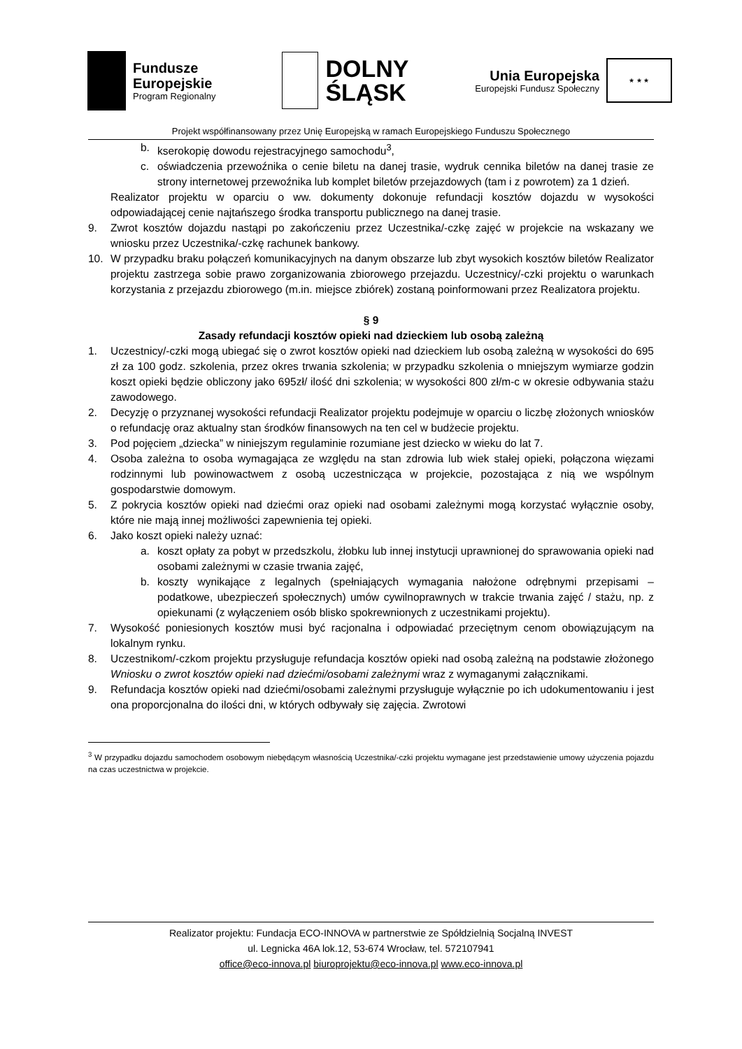Fundusze
Europejskie
Program Regionalny
DOLNY
ŚLĄSK
Unia Europejska
Europejski Fundusz Społeczny
★ ★ ★
Projekt współfinansowany przez Unię Europejską w ramach Europejskiego Funduszu Społecznego
b. kserokopię dowodu rejestracyjnego samochodu<sup>3</sup>,
c. oświadczenia przewoźnika o cenie biletu na danej trasie, wydruk cennika biletów na danej trasie ze strony internetowej przewoźnika lub komplet biletów przejazdowych (tam i z powrotem) za 1 dzień.
Realizator projektu w oparciu o ww. dokumenty dokonuje refundacji kosztów dojazdu w wysokości odpowiadającej cenie najtańszego środka transportu publicznego na danej trasie.
9. Zwrot kosztów dojazdu nastąpi po zakończeniu przez Uczestnika/-czkę zajęć w projekcie na wskazany we wniosku przez Uczestnika/-czkę rachunek bankowy.
10. W przypadku braku połączeń komunikacyjnych na danym obszarze lub zbyt wysokich kosztów biletów Realizator projektu zastrzega sobie prawo zorganizowania zbiorowego przejazdu. Uczestnicy/-czki projektu o warunkach korzystania z przejazdu zbiorowego (m.in. miejsce zbiórek) zostaną poinformowani przez Realizatora projektu.
§ 9
Zasady refundacji kosztów opieki nad dzieckiem lub osobą zależną
1. Uczestnicy/-czki mogą ubiegać się o zwrot kosztów opieki nad dzieckiem lub osobą zależną w wysokości do 695 zł za 100 godz. szkolenia, przez okres trwania szkolenia; w przypadku szkolenia o mniejszym wymiarze godzin koszt opieki będzie obliczony jako 695zł/ ilość dni szkolenia; w wysokości 800 zł/m-c w okresie odbywania stażu zawodowego.
2. Decyzję o przyznanej wysokości refundacji Realizator projektu podejmuje w oparciu o liczbę złożonych wniosków o refundację oraz aktualny stan środków finansowych na ten cel w budżecie projektu.
3. Pod pojęciem „dziecka” w niniejszym regulaminie rozumiane jest dziecko w wieku do lat 7.
4. Osoba zależna to osoba wymagająca ze względu na stan zdrowia lub wiek stałej opieki, połączona więzami rodzinnymi lub powinowactwem z osobą uczestnicząca w projekcie, pozostająca z nią we wspólnym gospodarstwie domowym.
5. Z pokrycia kosztów opieki nad dziećmi oraz opieki nad osobami zależnymi mogą korzystać wyłącznie osoby, które nie mają innej możliwości zapewnienia tej opieki.
6. Jako koszt opieki należy uznać:
a. koszt opłaty za pobyt w przedszkolu, żłobku lub innej instytucji uprawnionej do sprawowania opieki nad osobami zależnymi w czasie trwania zajęć,
b. koszty wynikające z legalnych (spełniających wymagania nałożone odrębnymi przepisami – podatkowe, ubezpieczeń społecznych) umów cywilnoprawnych w trakcie trwania zajęć / stażu, np. z opiekunami (z wyłączeniem osób blisko spokrewnionych z uczestnikami projektu).
7. Wysokość poniesionych kosztów musi być racjonalna i odpowiadać przeciętnym cenom obowiązującym na lokalnym rynku.
8. Uczestnikom/-czkom projektu przysługuje refundacja kosztów opieki nad osobą zależną na podstawie złożonego Wniosku o zwrot kosztów opieki nad dziećmi/osobami zależnymi wraz z wymaganymi załącznikami.
9. Refundacja kosztów opieki nad dziećmi/osobami zależnymi przysługuje wyłącznie po ich udokumentowaniu i jest ona proporcjonalna do ilości dni, w których odbywały się zajęcia. Zwrotowi
<sup>3</sup> W przypadku dojazdu samochodem osobowym niebędącym własnością Uczestnika/-czki projektu wymagane jest przedstawienie umowy użyczenia pojazdu na czas uczestnictwa w projekcie.
Realizator projektu: Fundacja ECO-INNOVA w partnerstwie ze Spółdzielnią Socjalną INVEST
ul. Legnicka 46A lok.12, 53-674 Wrocław, tel. 572107941
office@eco-innova.pl biuroprojektu@eco-innova.pl www.eco-innova.pl